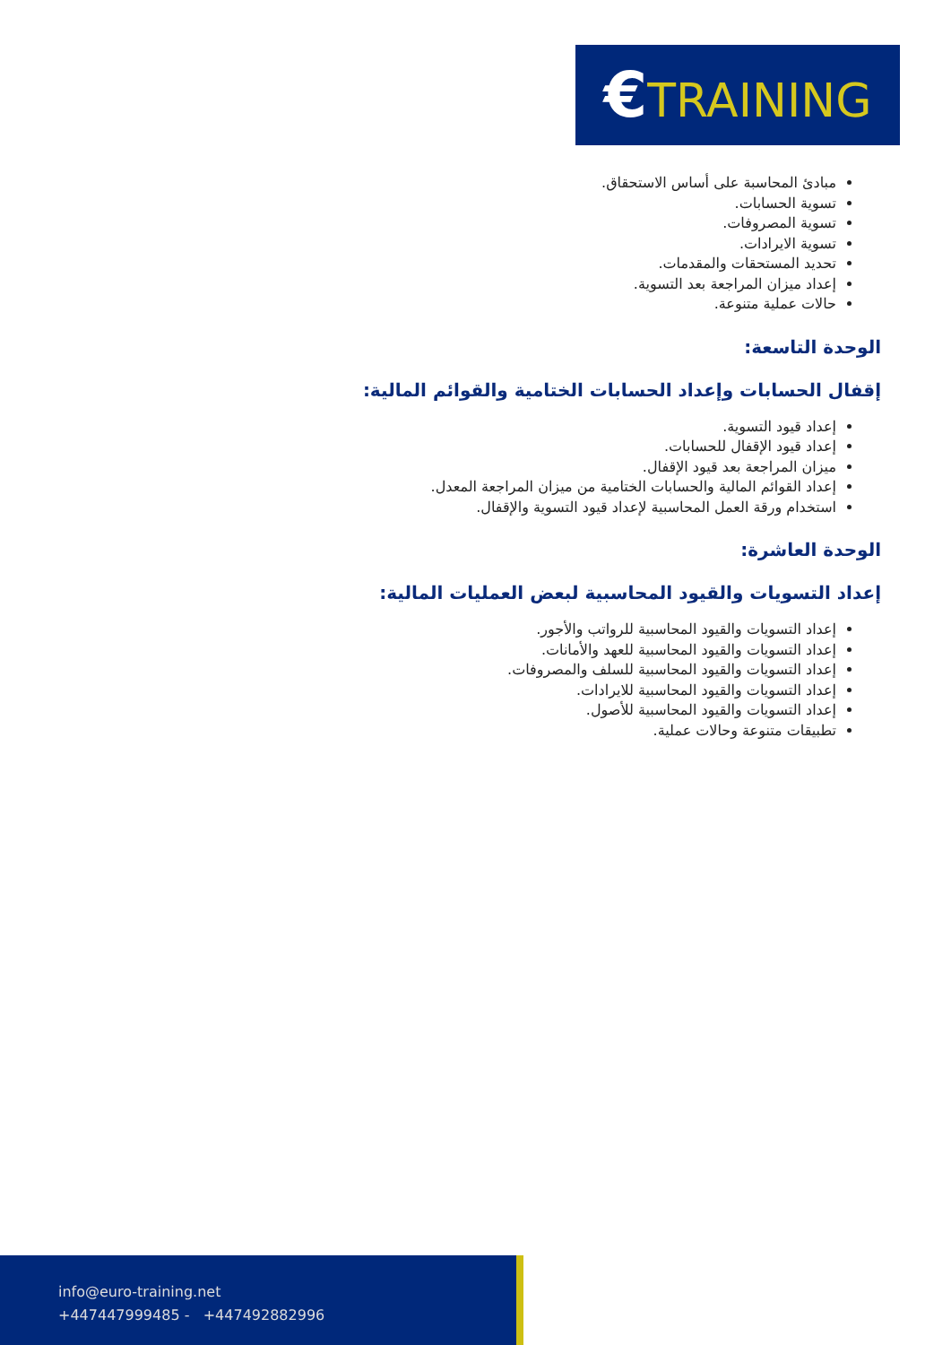€TRAINING
مبادئ المحاسبة على أساس الاستحقاق.
تسوية الحسابات.
تسوية المصروفات.
تسوية الايرادات.
تحديد المستحقات والمقدمات.
إعداد ميزان المراجعة بعد التسوية.
حالات عملية متنوعة.
الوحدة التاسعة:
إقفال الحسابات وإعداد الحسابات الختامية والقوائم المالية:
إعداد قيود التسوية.
إعداد قيود الإقفال للحسابات.
ميزان المراجعة بعد قيود الإقفال.
إعداد القوائم المالية والحسابات الختامية من ميزان المراجعة المعدل.
استخدام ورقة العمل المحاسبية لإعداد قيود التسوية والإقفال.
الوحدة العاشرة:
إعداد التسويات والقيود المحاسبية لبعض العمليات المالية:
إعداد التسويات والقيود المحاسبية للرواتب والأجور.
إعداد التسويات والقيود المحاسبية للعهد والأمانات.
إعداد التسويات والقيود المحاسبية للسلف والمصروفات.
إعداد التسويات والقيود المحاسبية للايرادات.
إعداد التسويات والقيود المحاسبية للأصول.
تطبيقات متنوعة وحالات عملية.
info@euro-training.net
+447447999485 - +447492882996